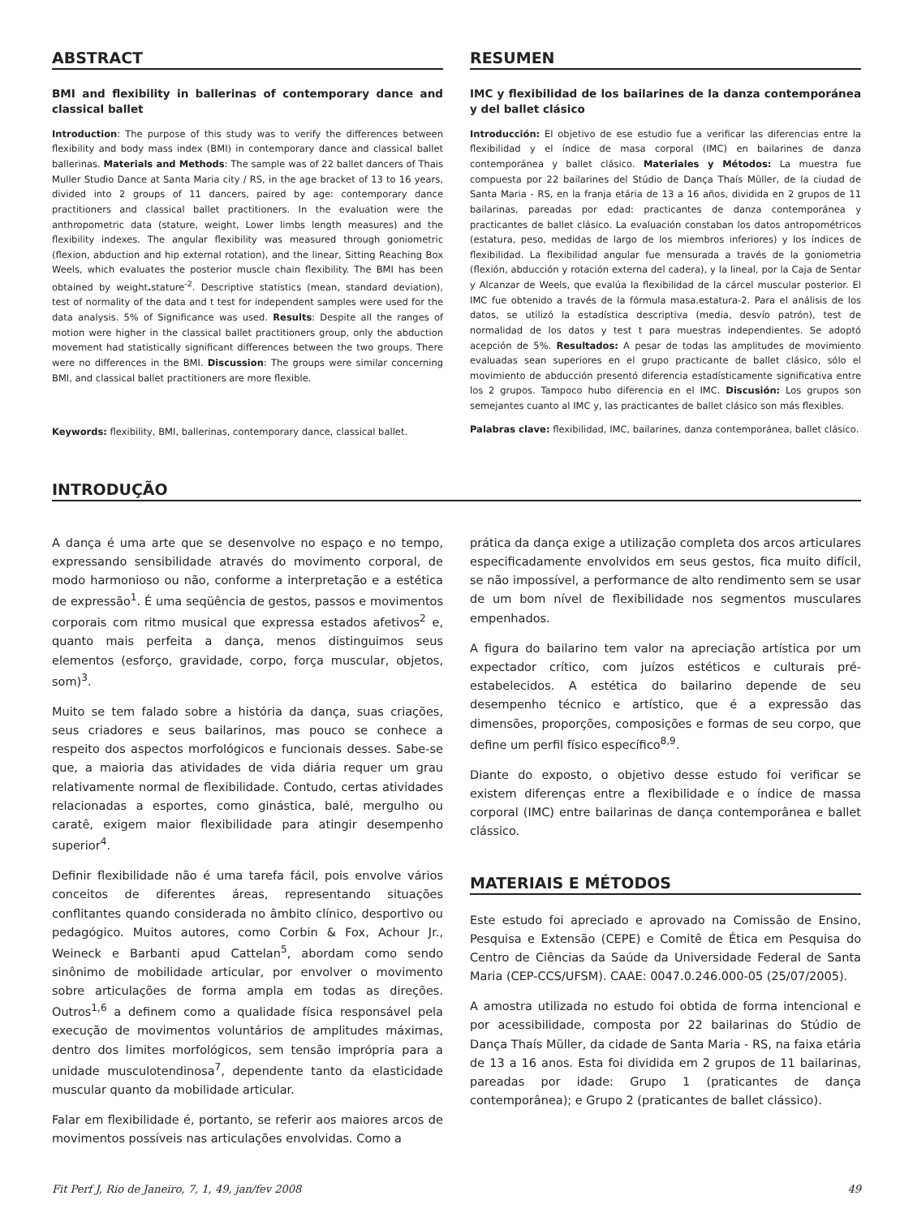ABSTRACT
BMI and flexibility in ballerinas of contemporary dance and classical ballet
Introduction: The purpose of this study was to verify the differences between flexibility and body mass index (BMI) in contemporary dance and classical ballet ballerinas. Materials and Methods: The sample was of 22 ballet dancers of Thais Muller Studio Dance at Santa Maria city / RS, in the age bracket of 13 to 16 years, divided into 2 groups of 11 dancers, paired by age: contemporary dance practitioners and classical ballet practitioners. In the evaluation were the anthropometric data (stature, weight, Lower limbs length measures) and the flexibility indexes. The angular flexibility was measured through goniometric (flexion, abduction and hip external rotation), and the linear, Sitting Reaching Box Weels, which evaluates the posterior muscle chain flexibility. The BMI has been obtained by weight. stature<sup>-2</sup>. Descriptive statistics (mean, standard deviation), test of normality of the data and t test for independent samples were used for the data analysis. 5% of Significance was used. Results: Despite all the ranges of motion were higher in the classical ballet practitioners group, only the abduction movement had statistically significant differences between the two groups. There were no differences in the BMI. Discussion: The groups were similar concerning BMI, and classical ballet practitioners are more flexible.
Keywords: flexibility, BMI, ballerinas, contemporary dance, classical ballet.
RESUMEN
IMC y flexibilidad de los bailarines de la danza contemporánea y del ballet clásico
Introducción: El objetivo de ese estudio fue a verificar las diferencias entre la flexibilidad y el índice de masa corporal (IMC) en bailarines de danza contemporánea y ballet clásico. Materiales y Métodos: La muestra fue compuesta por 22 bailarines del Stúdio de Dança Thaís Müller, de la ciudad de Santa Maria - RS, en la franja etária de 13 a 16 años, dividida en 2 grupos de 11 bailarinas, pareadas por edad: practicantes de danza contemporánea y practicantes de ballet clásico. La evaluación constaban los datos antropométricos (estatura, peso, medidas de largo de los miembros inferiores) y los índices de flexibilidad. La flexibilidad angular fue mensurada a través de la goniometria (flexión, abducción y rotación externa del cadera), y la lineal, por la Caja de Sentar y Alcanzar de Weels, que evalúa la flexibilidad de la cárcel muscular posterior. El IMC fue obtenido a través de la fórmula masa.estatura-2. Para el análisis de los datos, se utilizó la estadística descriptiva (media, desvío patrón), test de normalidad de los datos y test t para muestras independientes. Se adoptó acepción de 5%. Resultados: A pesar de todas las amplitudes de movimiento evaluadas sean superiores en el grupo practicante de ballet clásico, sólo el movimiento de abducción presentó diferencia estadísticamente significativa entre los 2 grupos. Tampoco hubo diferencia en el IMC. Discusión: Los grupos son semejantes cuanto al IMC y, las practicantes de ballet clásico son más flexibles.
Palabras clave: flexibilidad, IMC, bailarines, danza contemporánea, ballet clásico.
INTRODUÇÃO
A dança é uma arte que se desenvolve no espaço e no tempo, expressando sensibilidade através do movimento corporal, de modo harmonioso ou não, conforme a interpretação e a estética de expressão<sup>1</sup>. É uma seqüência de gestos, passos e movimentos corporais com ritmo musical que expressa estados afetivos<sup>2</sup> e, quanto mais perfeita a dança, menos distinguimos seus elementos (esforço, gravidade, corpo, força muscular, objetos, som)<sup>3</sup>.
Muito se tem falado sobre a história da dança, suas criações, seus criadores e seus bailarinos, mas pouco se conhece a respeito dos aspectos morfológicos e funcionais desses. Sabe-se que, a maioria das atividades de vida diária requer um grau relativamente normal de flexibilidade. Contudo, certas atividades relacionadas a esportes, como ginástica, balé, mergulho ou caratê, exigem maior flexibilidade para atingir desempenho superior<sup>4</sup>.
Definir flexibilidade não é uma tarefa fácil, pois envolve vários conceitos de diferentes áreas, representando situações conflitantes quando considerada no âmbito clínico, desportivo ou pedagógico. Muitos autores, como Corbin & Fox, Achour Jr., Weineck e Barbanti apud Cattelan<sup>5</sup>, abordam como sendo sinônimo de mobilidade articular, por envolver o movimento sobre articulações de forma ampla em todas as direções. Outros<sup>1,6</sup> a definem como a qualidade física responsável pela execução de movimentos voluntários de amplitudes máximas, dentro dos limites morfológicos, sem tensão imprópria para a unidade musculotendinosa<sup>7</sup>, dependente tanto da elasticidade muscular quanto da mobilidade articular.
Falar em flexibilidade é, portanto, se referir aos maiores arcos de movimentos possíveis nas articulações envolvidas. Como a
prática da dança exige a utilização completa dos arcos articulares especificadamente envolvidos em seus gestos, fica muito difícil, se não impossível, a performance de alto rendimento sem se usar de um bom nível de flexibilidade nos segmentos musculares empenhados.
A figura do bailarino tem valor na apreciação artística por um expectador crítico, com juízos estéticos e culturais pré-estabelecidos. A estética do bailarino depende de seu desempenho técnico e artístico, que é a expressão das dimensões, proporções, composições e formas de seu corpo, que define um perfil físico específico<sup>8,9</sup>.
Diante do exposto, o objetivo desse estudo foi verificar se existem diferenças entre a flexibilidade e o índice de massa corporal (IMC) entre bailarinas de dança contemporânea e ballet clássico.
MATERIAIS E MÉTODOS
Este estudo foi apreciado e aprovado na Comissão de Ensino, Pesquisa e Extensão (CEPE) e Comitê de Ética em Pesquisa do Centro de Ciências da Saúde da Universidade Federal de Santa Maria (CEP-CCS/UFSM). CAAE: 0047.0.246.000-05 (25/07/2005).
A amostra utilizada no estudo foi obtida de forma intencional e por acessibilidade, composta por 22 bailarinas do Stúdio de Dança Thaís Müller, da cidade de Santa Maria - RS, na faixa etária de 13 a 16 anos. Esta foi dividida em 2 grupos de 11 bailarinas, pareadas por idade: Grupo 1 (praticantes de dança contemporânea); e Grupo 2 (praticantes de ballet clássico).
Fit Perf J, Rio de Janeiro, 7, 1, 49, jan/fev 2008 49